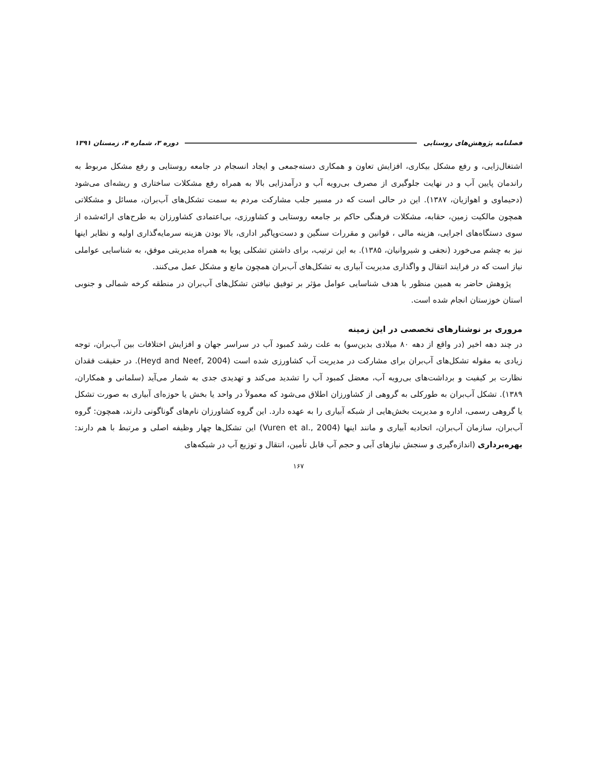فصلنامه پژوهش‌های روستایی دوره ۳، شماره ۴، زمستان ۱۳۹۱
اشتغال‌زایی، و رفع مشکل بیکاری، افزایش تعاون و همکاری دسته‌جمعی و ایجاد انسجام در جامعه روستایی و رفع مشکل مربوط به راندمان پایین آب و در نهایت جلوگیری از مصرف بی‌رویه آب و درآمدزایی بالا به همراه رفع مشکلات ساختاری و ریشه‌ای می‌شود (دحیماوی و اهوازیان، ۱۳۸۷). این در حالی است که در مسیر جلب مشارکت مردم به سمت تشکل‌های آب‌بران، مسائل و مشکلاتی همچون مالکیت زمین، حقابه، مشکلات فرهنگی حاکم بر جامعه روستایی و کشاورزی، بی‌اعتمادی کشاورزان به طرح‌های ارائه‌شده از سوی دستگاه‌های اجرایی، هزینه مالی ، قوانین و مقررات سنگین و دست‌وپاگیر اداری، بالا بودن هزینه سرمایه‌گذاری اولیه و نظایر اینها نیز به چشم می‌خورد (نجفی و شیروانیان، ۱۳۸۵). به این ترتیب، برای داشتن تشکلی پویا به همراه مدیریتی موفق، به شناسایی عواملی نیاز است که در فرایند انتقال و واگذاری مدیریت آبیاری به تشکل‌های آب‌بران همچون مانع و مشکل عمل می‌کنند.
پژوهش حاضر به همین منظور با هدف شناسایی عوامل مؤثر بر توفیق نیافتن تشکل‌های آب‌بران در منطقه کرخه شمالی و جنوبی استان خوزستان انجام شده است.
مروری بر نوشتارهای تخصصی در این زمینه
در چند دهه اخیر (در واقع از دهه ۸۰ میلادی بدین‌سو) به علت رشد کمبود آب در سراسر جهان و افزایش اختلافات بین آب‌بران، توجه زیادی به مقوله تشکل‌های آب‌بران برای مشارکت در مدیریت آب کشاورزی شده است (Heyd and Neef, 2004). در حقیقت فقدان نظارت بر کیفیت و برداشت‌های بی‌رویه آب، معضل کمبود آب را تشدید می‌کند و تهدیدی جدی به شمار می‌آید (سلمانی و همکاران، ۱۳۸۹). تشکل آب‌بران به طورکلی به گروهی از کشاورزان اطلاق می‌شود که معمولاً در واحد یا بخش یا حوزه‌ای آبیاری به صورت تشکل یا گروهی رسمی، اداره و مدیریت بخش‌هایی از شبکه آبیاری را به عهده دارد. این گروه کشاورزان نام‌های گوناگونی دارند، همچون: گروه آب‌بران، سازمان آب‌بران، اتحادیه آبیاری و مانند اینها (Vuren et al., 2004) این تشکل‌ها چهار وظیفه اصلی و مرتبط با هم دارند: بهره‌برداری (اندازه‌گیری و سنجش نیازهای آبی و حجم آب قابل تأمین، انتقال و توزیع آب در شبکه‌های
۱۶۷